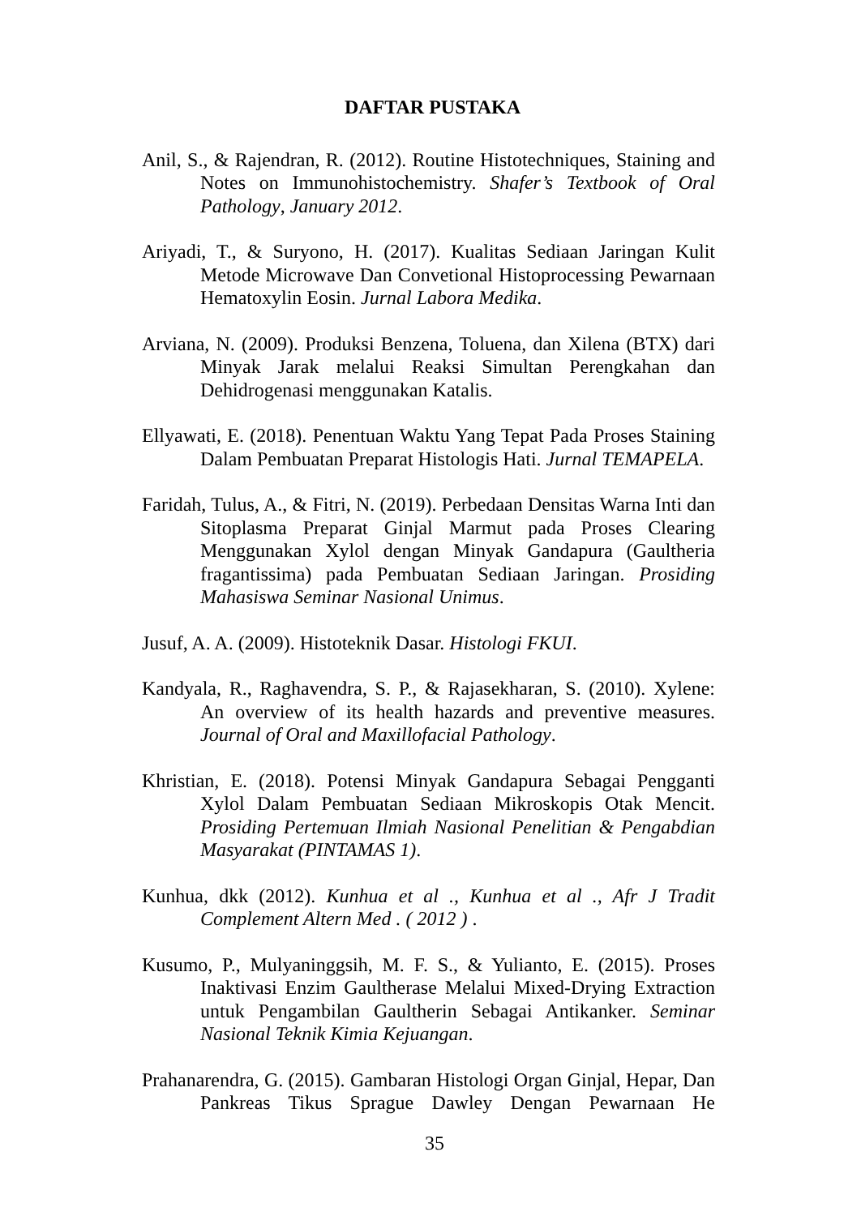DAFTAR PUSTAKA
Anil, S., & Rajendran, R. (2012). Routine Histotechniques, Staining and Notes on Immunohistochemistry. Shafer’s Textbook of Oral Pathology, January 2012.
Ariyadi, T., & Suryono, H. (2017). Kualitas Sediaan Jaringan Kulit Metode Microwave Dan Convetional Histoprocessing Pewarnaan Hematoxylin Eosin. Jurnal Labora Medika.
Arviana, N. (2009). Produksi Benzena, Toluena, dan Xilena (BTX) dari Minyak Jarak melalui Reaksi Simultan Perengkahan dan Dehidrogenasi menggunakan Katalis.
Ellyawati, E. (2018). Penentuan Waktu Yang Tepat Pada Proses Staining Dalam Pembuatan Preparat Histologis Hati. Jurnal TEMAPELA.
Faridah, Tulus, A., & Fitri, N. (2019). Perbedaan Densitas Warna Inti dan Sitoplasma Preparat Ginjal Marmut pada Proses Clearing Menggunakan Xylol dengan Minyak Gandapura (Gaultheria fragantissima) pada Pembuatan Sediaan Jaringan. Prosiding Mahasiswa Seminar Nasional Unimus.
Jusuf, A. A. (2009). Histoteknik Dasar. Histologi FKUI.
Kandyala, R., Raghavendra, S. P., & Rajasekharan, S. (2010). Xylene: An overview of its health hazards and preventive measures. Journal of Oral and Maxillofacial Pathology.
Khristian, E. (2018). Potensi Minyak Gandapura Sebagai Pengganti Xylol Dalam Pembuatan Sediaan Mikroskopis Otak Mencit. Prosiding Pertemuan Ilmiah Nasional Penelitian & Pengabdian Masyarakat (PINTAMAS 1).
Kunhua, dkk (2012). Kunhua et al ., Kunhua et al ., Afr J Tradit Complement Altern Med . ( 2012 ) .
Kusumo, P., Mulyaninggsih, M. F. S., & Yulianto, E. (2015). Proses Inaktivasi Enzim Gaultherase Melalui Mixed-Drying Extraction untuk Pengambilan Gaultherin Sebagai Antikanker. Seminar Nasional Teknik Kimia Kejuangan.
Prahanarendra, G. (2015). Gambaran Histologi Organ Ginjal, Hepar, Dan Pankreas Tikus Sprague Dawley Dengan Pewarnaan He
35